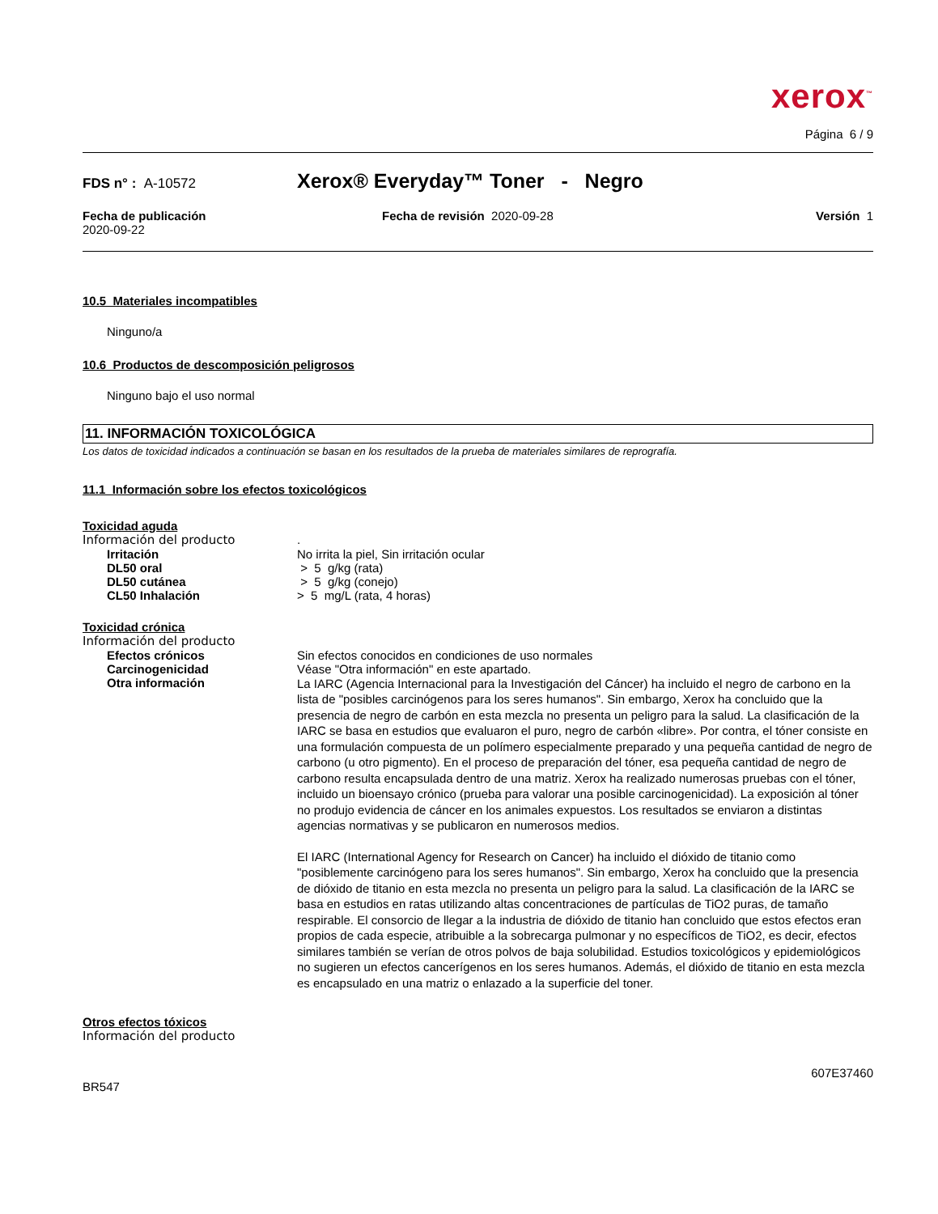xerox<sup>™</sup>
Página 6 / 9
FDS n° : A-10572
Xerox® Everyday™ Toner - Negro
Fecha de publicación
2020-09-22
Fecha de revisión 2020-09-28 Versión 1
10.5 Materiales incompatibles
Ninguno/a
10.6 Productos de descomposición peligrosos
Ninguno bajo el uso normal
11. INFORMACIÓN TOXICOLÓGICA
Los datos de toxicidad indicados a continuación se basan en los resultados de la prueba de materiales similares de reprografía.
11.1 Información sobre los efectos toxicológicos
Toxicidad aguda
Información del producto .
Irritación No irrita la piel, Sin irritación ocular
DL50 oral > 5 g/kg (rata)
DL50 cutánea > 5 g/kg (conejo)
CL50 Inhalación > 5 mg/L (rata, 4 horas)
Toxicidad crónica
Información del producto
Efectos crónicos Sin efectos conocidos en condiciones de uso normales
Carcinogenicidad Véase "Otra información" en este apartado.
Otra información
La IARC (Agencia Internacional para la Investigación del Cáncer) ha incluido el negro de carbono en la lista de "posibles carcinógenos para los seres humanos". Sin embargo, Xerox ha concluido que la presencia de negro de carbón en esta mezcla no presenta un peligro para la salud. La clasificación de la IARC se basa en estudios que evaluaron el puro, negro de carbón «libre». Por contra, el tóner consiste en una formulación compuesta de un polímero especialmente preparado y una pequeña cantidad de negro de carbono (u otro pigmento). En el proceso de preparación del tóner, esa pequeña cantidad de negro de carbono resulta encapsulada dentro de una matriz. Xerox ha realizado numerosas pruebas con el tóner, incluido un bioensayo crónico (prueba para valorar una posible carcinogenicidad). La exposición al tóner no produjo evidencia de cáncer en los animales expuestos. Los resultados se enviaron a distintas agencias normativas y se publicaron en numerosos medios.
El IARC (International Agency for Research on Cancer) ha incluido el dióxido de titanio como "posiblemente carcinógeno para los seres humanos". Sin embargo, Xerox ha concluido que la presencia de dióxido de titanio en esta mezcla no presenta un peligro para la salud. La clasificación de la IARC se basa en estudios en ratas utilizando altas concentraciones de partículas de TiO2 puras, de tamaño respirable. El consorcio de llegar a la industria de dióxido de titanio han concluido que estos efectos eran propios de cada especie, atribuible a la sobrecarga pulmonar y no específicos de TiO2, es decir, efectos similares también se verían de otros polvos de baja solubilidad. Estudios toxicológicos y epidemiológicos no sugieren un efectos cancerígenos en los seres humanos. Además, el dióxido de titanio en esta mezcla es encapsulado en una matriz o enlazado a la superficie del toner.
Otros efectos tóxicos
Información del producto
607E37460
BR547